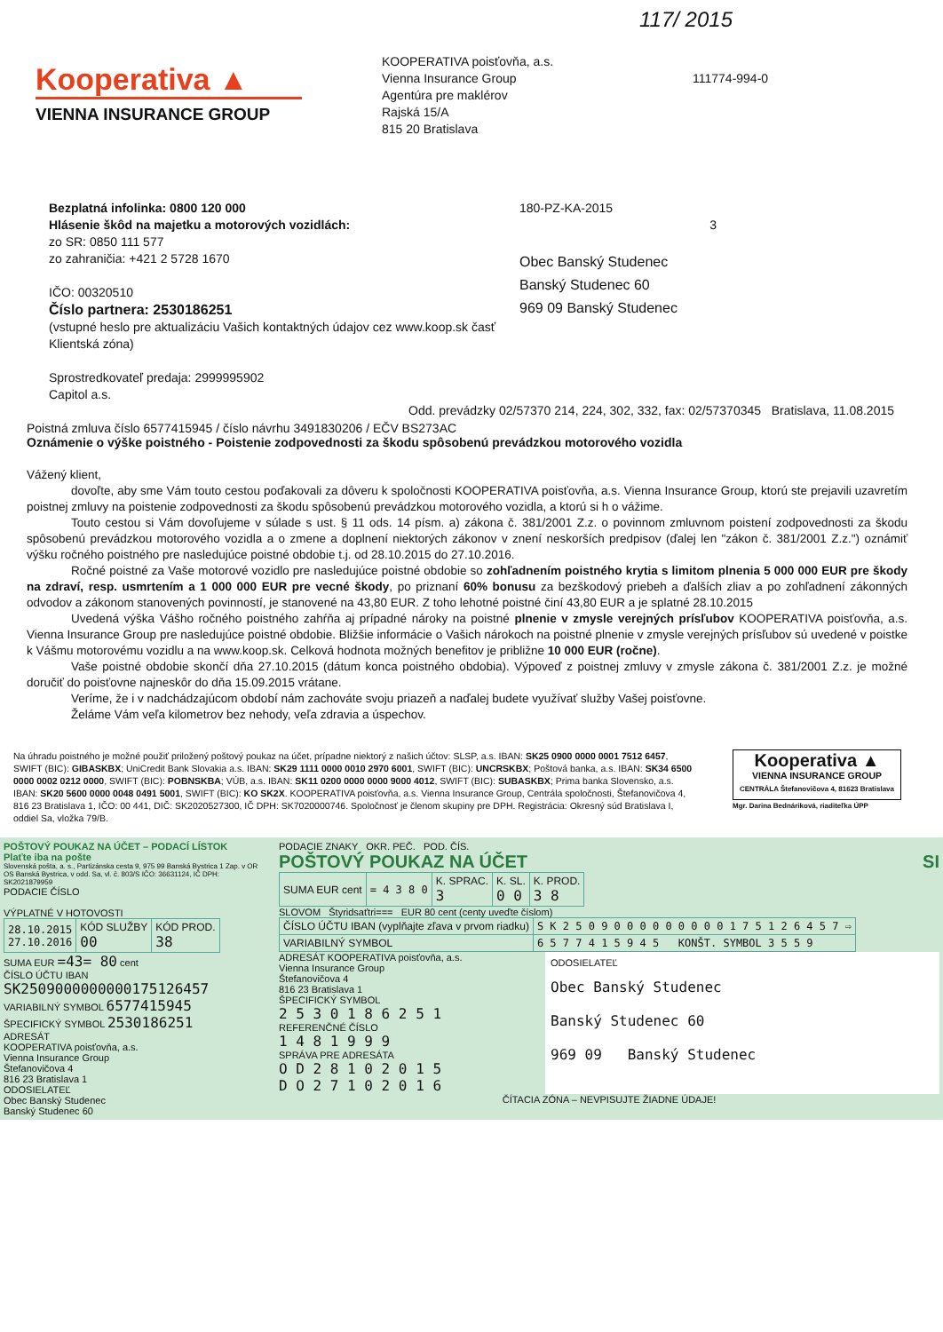117/ 2015
Kooperativa ▲
VIENNA INSURANCE GROUP
KOOPERATIVA poisťovňa, a.s.
Vienna Insurance Group
Agentúra pre maklérov
Rajská 15/A
815 20 Bratislava
111774-994-0
Bezplatná infolinka: 0800 120 000
Hlásenie škôd na majetku a motorových vozidlách:
zo SR: 0850 111 577
zo zahraničia: +421 2 5728 1670
IČO: 00320510
Číslo partnera: 2530186251
(vstupné heslo pre aktualizáciu Vašich kontaktných údajov cez www.koop.sk časť Klientská zóna)
Sprostredkovateľ predaja: 2999995902
Capitol a.s.
180-PZ-KA-2015
3
Obec Banský Studenec
Banský Studenec 60
969 09 Banský Studenec
Odd. prevádzky 02/57370 214, 224, 302, 332, fax: 02/57370345 Bratislava, 11.08.2015
Poistná zmluva číslo 6577415945 / číslo návrhu 3491830206 / EČV BS273AC
Oznámenie o výške poistného - Poistenie zodpovednosti za škodu spôsobenú prevádzkou motorového vozidla
Vážený klient,
dovoľte, aby sme Vám touto cestou poďakovali za dôveru k spoločnosti KOOPERATIVA poisťovňa, a.s. Vienna Insurance Group, ktorú ste prejavili uzavretím poistnej zmluvy na poistenie zodpovednosti za škodu spôsobenú prevádzkou motorového vozidla, a ktorú si h o vážime.
Touto cestou si Vám dovoľujeme v súlade s ust. § 11 ods. 14 písm. a) zákona č. 381/2001 Z.z. o povinnom zmluvnom poistení zodpovednosti za škodu spôsobenú prevádzkou motorového vozidla a o zmene a doplnení niektorých zákonov v znení neskorších predpisov (ďalej len "zákon č. 381/2001 Z.z.") oznámiť výšku ročného poistného pre nasledujúce poistné obdobie t.j. od 28.10.2015 do 27.10.2016.
Ročné poistné za Vaše motorové vozidlo pre nasledujúce poistné obdobie so zohľadnením poistného krytia s limitom plnenia 5 000 000 EUR pre škody na zdraví, resp. usmrtením a 1 000 000 EUR pre vecné škody, po priznaní 60% bonusu za bezškodový priebeh a ďalších zliav a po zohľadnení zákonných odvodov a zákonom stanovených povinností, je stanovené na 43,80 EUR. Z toho lehotné poistné činí 43,80 EUR a je splatné 28.10.2015
Uvedená výška Vášho ročného poistného zahŕňa aj prípadné nároky na poistné plnenie v zmysle verejných prísľubov KOOPERATIVA poisťovňa, a.s. Vienna Insurance Group pre nasledujúce poistné obdobie. Bližšie informácie o Vašich nárokoch na poistné plnenie v zmysle verejných prísľubov sú uvedené v poistke k Vášmu motorovému vozidlu a na www.koop.sk. Celková hodnota možných benefitov je približne 10 000 EUR (ročne).
Vaše poistné obdobie skončí dňa 27.10.2015 (dátum konca poistného obdobia). Výpoveď z poistnej zmluvy v zmysle zákona č. 381/2001 Z.z. je možné doručiť do poisťovne najneskôr do dňa 15.09.2015 vrátane.
Veríme, že i v nadchádzajúcom období nám zachováte svoju priazeň a naďalej budete využívať služby Vašej poisťovne.
Želáme Vám veľa kilometrov bez nehody, veľa zdravia a úspechov.
Na úhradu poistného je možné použiť priložený poštový poukaz na účet, prípadne niektorý z našich účtov: SLSP, a.s. IBAN: SK25 0900 0000 0001 7512 6457, SWIFT (BIC): GIBASKBX; UniCredit Bank Slovakia a.s. IBAN: SK29 1111 0000 0010 2970 6001, SWIFT (BIC): UNCRSKBX; Poštová banka, a.s. IBAN: SK34 6500 0000 0002 0212 0000, SWIFT (BIC): POBNSKBA; VÚB, a.s. IBAN: SK11 0200 0000 0000 9000 4012, SWIFT (BIC): SUBASKBX; Prima banka Slovensko, a.s. IBAN: SK20 5600 0000 0048 0491 5001, SWIFT (BIC): KO SK2X. KOOPERATIVA poisťovňa, a.s. Vienna Insurance Group, Centrála spoločnosti, Štefanovičova 4, 816 23 Bratislava 1, IČO: 00 441, DIČ: SK2020527300, IČ DPH: SK7020000746. Spoločnosť je členom skupiny pre DPH. Registrácia: Okresný súd Bratislava I, oddiel Sa, vložka 79/B.
Kooperativa ▲
VIENNA INSURANCE GROUP
CENTRÁLA Štefanovičova 4, 81623 Bratislava
Mgr. Darina Bednáriková, riaditeľka ÚPP
POŠTOVÝ POUKAZ NA ÚČET – PODACÍ LÍSTOK
Plaťte iba na pošte
Slovenská pošta, a. s., Partizánska cesta 9, 975 99 Banská Bystrica 1 Zap. v OR OS Banská Bystrica, v odd. Sa, vl. č. 803/S IČO: 36631124, IČ DPH: SK2021879959
PODACIE ČÍSLO
VÝPLATNÉ V HOTOVOSTI
| 28.10.2015 27.10.2016 | KÓD SLUŽBY 00 | KÓD PROD. 38 |
SUMA EUR =43= 80 cent
ČÍSLO ÚČTU IBAN
SK2509000000000175126457
VARIABILNÝ SYMBOL 6577415945
ŠPECIFICKÝ SYMBOL 2530186251
ADRESÁT
KOOPERATIVA poisťovňa, a.s.
Vienna Insurance Group
Štefanovičova 4
816 23 Bratislava 1
ODOSIELATEĽ
Obec Banský Studenec
Banský Studenec 60
PODACIE ZNAKY OKR. PEČ. POD. ČÍS.
POŠTOVÝ POUKAZ NA ÚČET SI
| SUMA EUR cent | = 4 3 8 0 | K. SPRAC. 3 | K. SL. 0 0 | K. PROD. 3 8 |
SLOVOM Štyridsaťtri=== EUR 80 cent (centy uveďte číslom)
| ČÍSLO ÚČTU IBAN (vyplňajte zľava v prvom riadku) | S K 2 5 0 9 0 0 0 0 0 0 0 0 0 1 7 5 1 2 6 4 5 7 ⇨ |
| VARIABILNÝ SYMBOL | 6 5 7 7 4 1 5 9 4 5 KONŠT. SYMBOL 3 5 5 9 |
ADRESÁT KOOPERATIVA poisťovňa, a.s.
Vienna Insurance Group
Štefanovičova 4
816 23 Bratislava 1
ŠPECIFICKÝ SYMBOL
2 5 3 0 1 8 6 2 5 1
REFERENČNÉ ČÍSLO
1 4 8 1 9 9 9
SPRÁVA PRE ADRESÁTA
O D 2 8 1 0 2 0 1 5
D O 2 7 1 0 2 0 1 6
ODOSIELATEĽ
Obec Banský Studenec
Banský Studenec 60
969 09 Banský Studenec
ČÍTACIA ZÓNA – NEVPISUJTE ŽIADNE ÚDAJE!